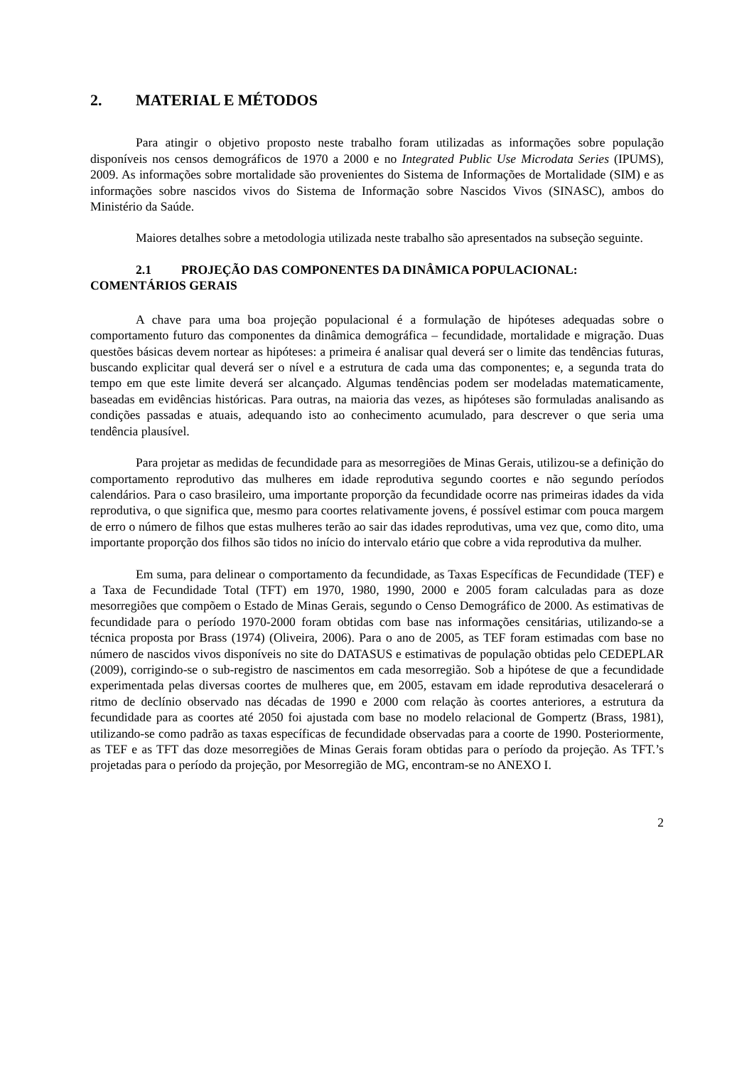2. MATERIAL E MÉTODOS
Para atingir o objetivo proposto neste trabalho foram utilizadas as informações sobre população disponíveis nos censos demográficos de 1970 a 2000 e no Integrated Public Use Microdata Series (IPUMS), 2009. As informações sobre mortalidade são provenientes do Sistema de Informações de Mortalidade (SIM) e as informações sobre nascidos vivos do Sistema de Informação sobre Nascidos Vivos (SINASC), ambos do Ministério da Saúde.
Maiores detalhes sobre a metodologia utilizada neste trabalho são apresentados na subseção seguinte.
2.1 PROJEÇÃO DAS COMPONENTES DA DINÂMICA POPULACIONAL: COMENTÁRIOS GERAIS
A chave para uma boa projeção populacional é a formulação de hipóteses adequadas sobre o comportamento futuro das componentes da dinâmica demográfica – fecundidade, mortalidade e migração. Duas questões básicas devem nortear as hipóteses: a primeira é analisar qual deverá ser o limite das tendências futuras, buscando explicitar qual deverá ser o nível e a estrutura de cada uma das componentes; e, a segunda trata do tempo em que este limite deverá ser alcançado. Algumas tendências podem ser modeladas matematicamente, baseadas em evidências históricas. Para outras, na maioria das vezes, as hipóteses são formuladas analisando as condições passadas e atuais, adequando isto ao conhecimento acumulado, para descrever o que seria uma tendência plausível.
Para projetar as medidas de fecundidade para as mesorregiões de Minas Gerais, utilizou-se a definição do comportamento reprodutivo das mulheres em idade reprodutiva segundo coortes e não segundo períodos calendários. Para o caso brasileiro, uma importante proporção da fecundidade ocorre nas primeiras idades da vida reprodutiva, o que significa que, mesmo para coortes relativamente jovens, é possível estimar com pouca margem de erro o número de filhos que estas mulheres terão ao sair das idades reprodutivas, uma vez que, como dito, uma importante proporção dos filhos são tidos no início do intervalo etário que cobre a vida reprodutiva da mulher.
Em suma, para delinear o comportamento da fecundidade, as Taxas Específicas de Fecundidade (TEF) e a Taxa de Fecundidade Total (TFT) em 1970, 1980, 1990, 2000 e 2005 foram calculadas para as doze mesorregiões que compõem o Estado de Minas Gerais, segundo o Censo Demográfico de 2000. As estimativas de fecundidade para o período 1970-2000 foram obtidas com base nas informações censitárias, utilizando-se a técnica proposta por Brass (1974) (Oliveira, 2006). Para o ano de 2005, as TEF foram estimadas com base no número de nascidos vivos disponíveis no site do DATASUS e estimativas de população obtidas pelo CEDEPLAR (2009), corrigindo-se o sub-registro de nascimentos em cada mesorregião. Sob a hipótese de que a fecundidade experimentada pelas diversas coortes de mulheres que, em 2005, estavam em idade reprodutiva desacelerará o ritmo de declínio observado nas décadas de 1990 e 2000 com relação às coortes anteriores, a estrutura da fecundidade para as coortes até 2050 foi ajustada com base no modelo relacional de Gompertz (Brass, 1981), utilizando-se como padrão as taxas específicas de fecundidade observadas para a coorte de 1990. Posteriormente, as TEF e as TFT das doze mesorregiões de Minas Gerais foram obtidas para o período da projeção. As TFT.’s projetadas para o período da projeção, por Mesorregião de MG, encontram-se no ANEXO I.
2